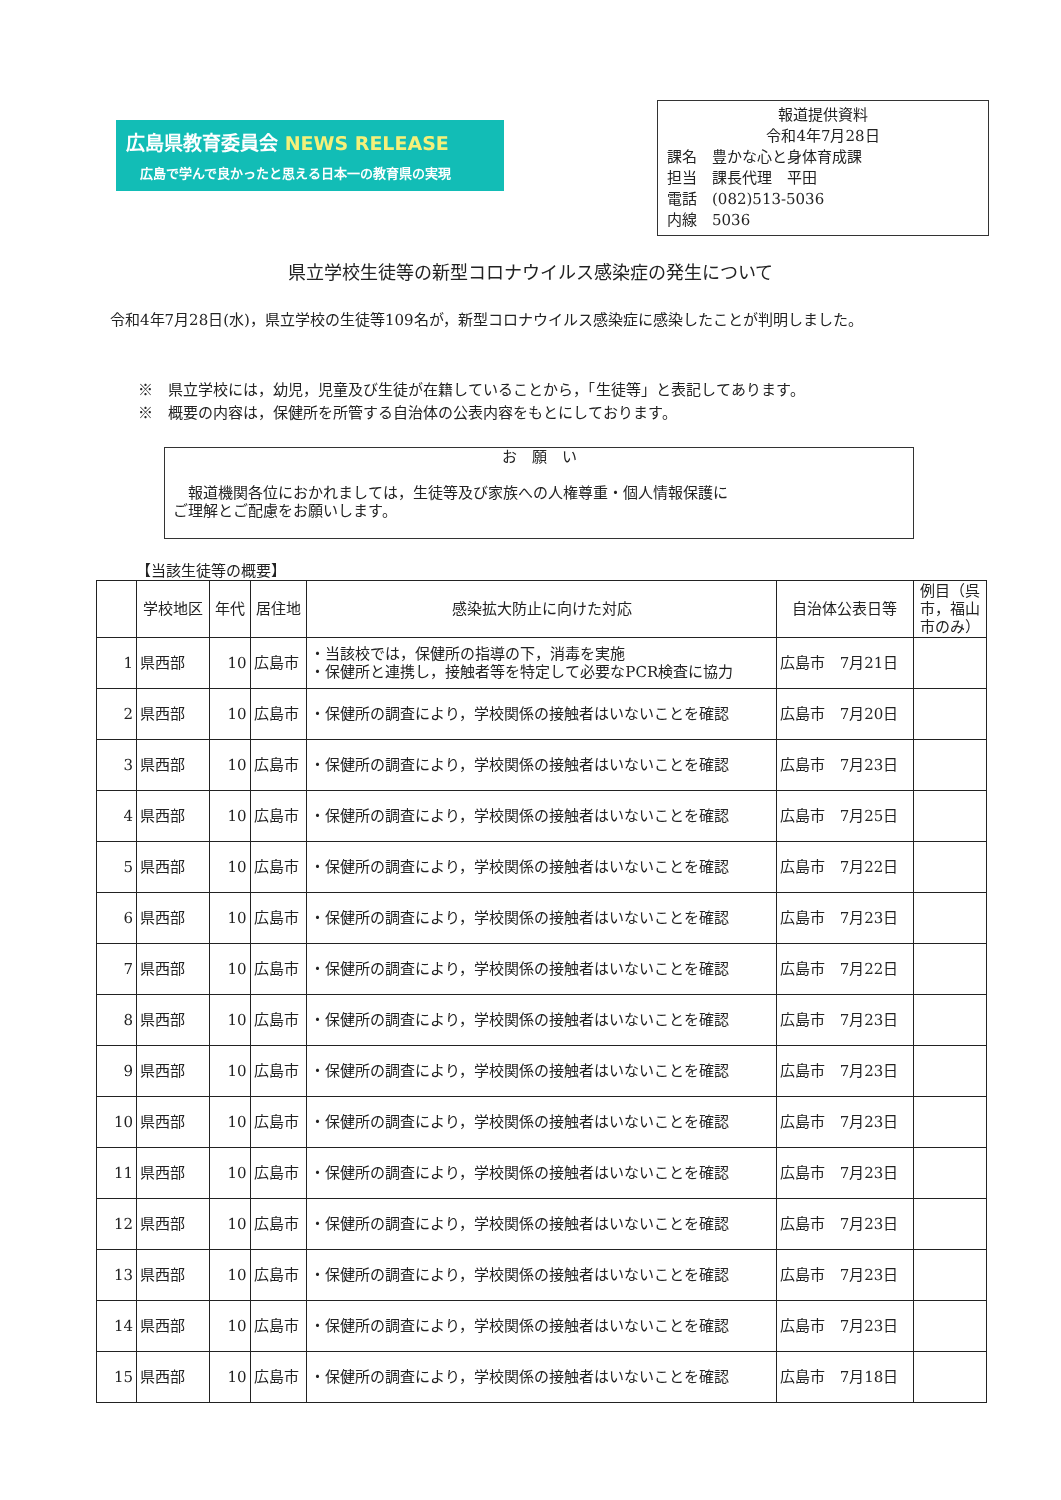広島県教育委員会 NEWS RELEASE
広島で学んで良かったと思える日本一の教育県の実現
報道提供資料
令和4年7月28日
課名　豊かな心と身体育成課
担当　課長代理　平田
電話　(082)513-5036
内線　5036
県立学校生徒等の新型コロナウイルス感染症の発生について
令和4年7月28日(水)，県立学校の生徒等109名が，新型コロナウイルス感染症に感染したことが判明しました。
※　県立学校には，幼児，児童及び生徒が在籍していることから，「生徒等」と表記してあります。
※　概要の内容は，保健所を所管する自治体の公表内容をもとにしております。
お　願　い
　報道機関各位におかれましては，生徒等及び家族への人権尊重・個人情報保護に
ご理解とご配慮をお願いします。
【当該生徒等の概要】
| | 学校地区 | 年代 | 居住地 | 感染拡大防止に向けた対応 | 自治体公表日等 | 例目（呉市，福山市のみ） |
| --- | --- | --- | --- | --- | --- | --- |
| 1 | 県西部 | 10 | 広島市 | ・当該校では，保健所の指導の下，消毒を実施 ・保健所と連携し，接触者等を特定して必要なPCR検査に協力 | 広島市 7月21日 | |
| 2 | 県西部 | 10 | 広島市 | ・保健所の調査により，学校関係の接触者はいないことを確認 | 広島市 7月20日 | |
| 3 | 県西部 | 10 | 広島市 | ・保健所の調査により，学校関係の接触者はいないことを確認 | 広島市 7月23日 | |
| 4 | 県西部 | 10 | 広島市 | ・保健所の調査により，学校関係の接触者はいないことを確認 | 広島市 7月25日 | |
| 5 | 県西部 | 10 | 広島市 | ・保健所の調査により，学校関係の接触者はいないことを確認 | 広島市 7月22日 | |
| 6 | 県西部 | 10 | 広島市 | ・保健所の調査により，学校関係の接触者はいないことを確認 | 広島市 7月23日 | |
| 7 | 県西部 | 10 | 広島市 | ・保健所の調査により，学校関係の接触者はいないことを確認 | 広島市 7月22日 | |
| 8 | 県西部 | 10 | 広島市 | ・保健所の調査により，学校関係の接触者はいないことを確認 | 広島市 7月23日 | |
| 9 | 県西部 | 10 | 広島市 | ・保健所の調査により，学校関係の接触者はいないことを確認 | 広島市 7月23日 | |
| 10 | 県西部 | 10 | 広島市 | ・保健所の調査により，学校関係の接触者はいないことを確認 | 広島市 7月23日 | |
| 11 | 県西部 | 10 | 広島市 | ・保健所の調査により，学校関係の接触者はいないことを確認 | 広島市 7月23日 | |
| 12 | 県西部 | 10 | 広島市 | ・保健所の調査により，学校関係の接触者はいないことを確認 | 広島市 7月23日 | |
| 13 | 県西部 | 10 | 広島市 | ・保健所の調査により，学校関係の接触者はいないことを確認 | 広島市 7月23日 | |
| 14 | 県西部 | 10 | 広島市 | ・保健所の調査により，学校関係の接触者はいないことを確認 | 広島市 7月23日 | |
| 15 | 県西部 | 10 | 広島市 | ・保健所の調査により，学校関係の接触者はいないことを確認 | 広島市 7月18日 | |